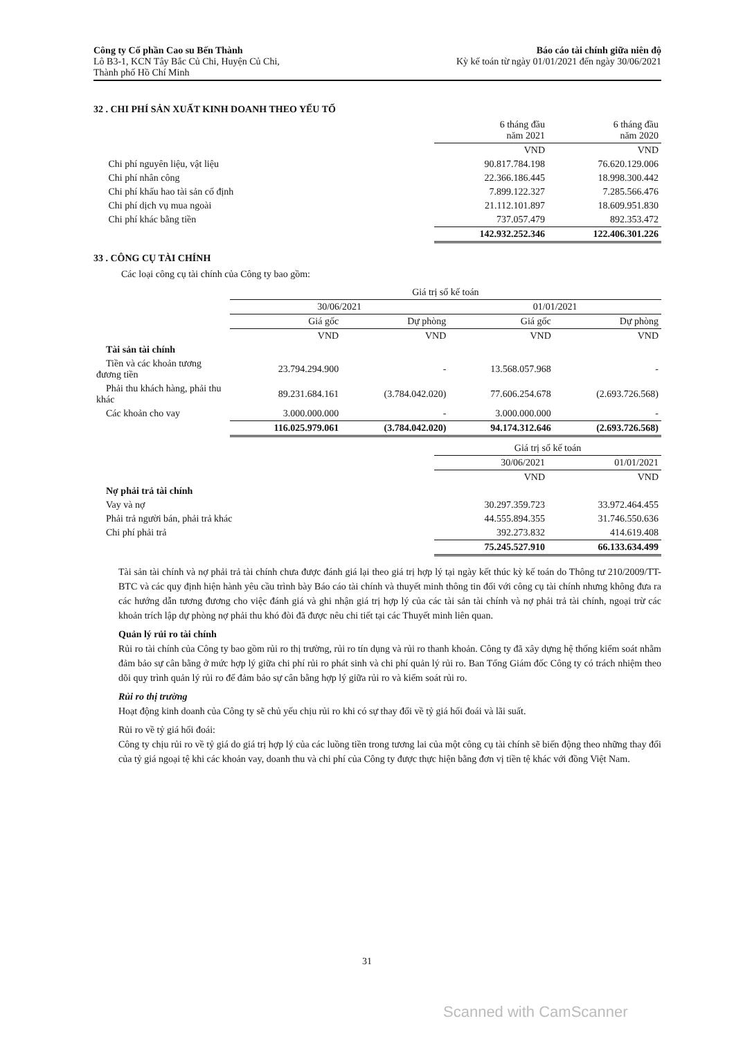Công ty Cổ phần Cao su Bến Thành
Lô B3-1, KCN Tây Bắc Củ Chi, Huyện Củ Chi,
Thành phố Hồ Chí Minh
Báo cáo tài chính giữa niên độ
Kỳ kế toán từ ngày 01/01/2021 đến ngày 30/06/2021
32 . CHI PHÍ SẢN XUẤT KINH DOANH THEO YẾU TỐ
| | 6 tháng đầu năm 2021 | 6 tháng đầu năm 2020 |
| | VND | VND |
| Chi phí nguyên liệu, vật liệu | 90.817.784.198 | 76.620.129.006 |
| Chi phí nhân công | 22.366.186.445 | 18.998.300.442 |
| Chi phí khấu hao tài sản cố định | 7.899.122.327 | 7.285.566.476 |
| Chi phí dịch vụ mua ngoài | 21.112.101.897 | 18.609.951.830 |
| Chi phí khác bằng tiền | 737.057.479 | 892.353.472 |
| | 142.932.252.346 | 122.406.301.226 |
33 . CÔNG CỤ TÀI CHÍNH
Các loại công cụ tài chính của Công ty bao gồm:
| | Giá trị sổ kế toán | | | |
| | 30/06/2021 | | 01/01/2021 | |
| | Giá gốc | Dự phòng | Giá gốc | Dự phòng |
| | VND | VND | VND | VND |
| Tài sản tài chính | | | | |
| Tiền và các khoản tương đương tiền | 23.794.294.900 | - | 13.568.057.968 | - |
| Phải thu khách hàng, phải thu khác | 89.231.684.161 | (3.784.042.020) | 77.606.254.678 | (2.693.726.568) |
| Các khoản cho vay | 3.000.000.000 | - | 3.000.000.000 | - |
| | 116.025.979.061 | (3.784.042.020) | 94.174.312.646 | (2.693.726.568) |
| | Giá trị sổ kế toán | |
| | 30/06/2021 | 01/01/2021 |
| | VND | VND |
| Nợ phải trả tài chính | | |
| Vay và nợ | 30.297.359.723 | 33.972.464.455 |
| Phải trả người bán, phải trả khác | 44.555.894.355 | 31.746.550.636 |
| Chi phí phải trả | 392.273.832 | 414.619.408 |
| | 75.245.527.910 | 66.133.634.499 |
Tài sản tài chính và nợ phải trả tài chính chưa được đánh giá lại theo giá trị hợp lý tại ngày kết thúc kỳ kế toán do Thông tư 210/2009/TT-BTC và các quy định hiện hành yêu cầu trình bày Báo cáo tài chính và thuyết minh thông tin đối với công cụ tài chính nhưng không đưa ra các hướng dẫn tương đương cho việc đánh giá và ghi nhận giá trị hợp lý của các tài sản tài chính và nợ phải trả tài chính, ngoại trừ các khoản trích lập dự phòng nợ phải thu khó đòi đã được nêu chi tiết tại các Thuyết minh liên quan.
Quản lý rủi ro tài chính
Rủi ro tài chính của Công ty bao gồm rủi ro thị trường, rủi ro tín dụng và rủi ro thanh khoản. Công ty đã xây dựng hệ thống kiểm soát nhằm đảm bảo sự cân bằng ở mức hợp lý giữa chi phí rủi ro phát sinh và chi phí quản lý rủi ro. Ban Tổng Giám đốc Công ty có trách nhiệm theo dõi quy trình quản lý rủi ro để đảm bảo sự cân bằng hợp lý giữa rủi ro và kiểm soát rủi ro.
Rủi ro thị trường
Hoạt động kinh doanh của Công ty sẽ chủ yếu chịu rủi ro khi có sự thay đổi về tỷ giá hối đoái và lãi suất.
Rủi ro về tỷ giá hối đoái:
Công ty chịu rủi ro về tỷ giá do giá trị hợp lý của các luồng tiền trong tương lai của một công cụ tài chính sẽ biến động theo những thay đổi của tỷ giá ngoại tệ khi các khoản vay, doanh thu và chi phí của Công ty được thực hiện bằng đơn vị tiền tệ khác với đồng Việt Nam.
31
Scanned with CamScanner